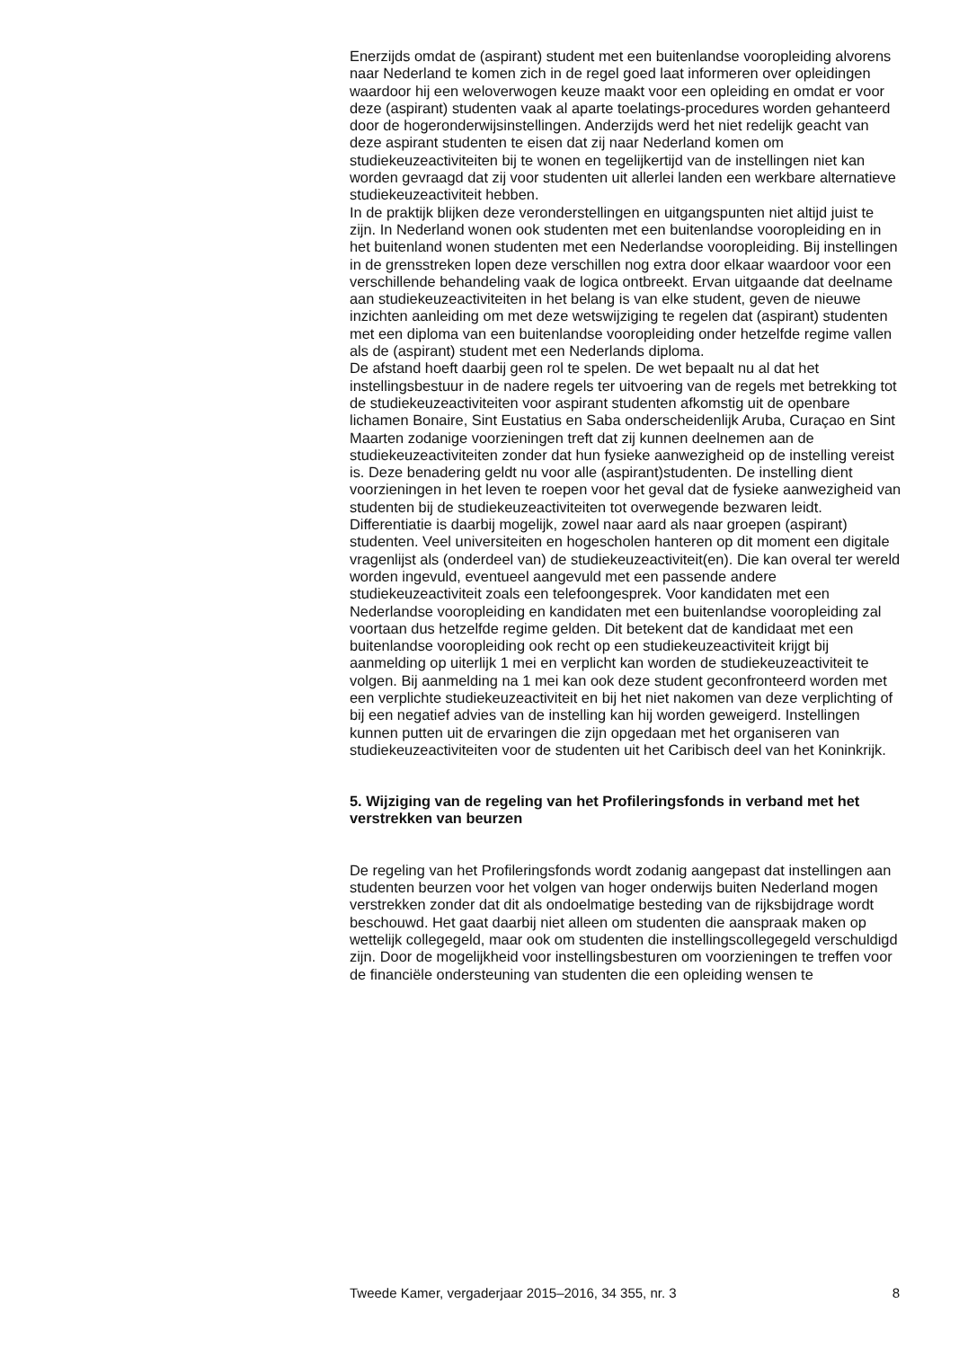Enerzijds omdat de (aspirant) student met een buitenlandse vooropleiding alvorens naar Nederland te komen zich in de regel goed laat informeren over opleidingen waardoor hij een weloverwogen keuze maakt voor een opleiding en omdat er voor deze (aspirant) studenten vaak al aparte toelatings-procedures worden gehanteerd door de hogeronderwijsinstellingen. Anderzijds werd het niet redelijk geacht van deze aspirant studenten te eisen dat zij naar Nederland komen om studiekeuzeactiviteiten bij te wonen en tegelijkertijd van de instellingen niet kan worden gevraagd dat zij voor studenten uit allerlei landen een werkbare alternatieve studiekeuzeactiviteit hebben.
In de praktijk blijken deze veronderstellingen en uitgangspunten niet altijd juist te zijn. In Nederland wonen ook studenten met een buitenlandse vooropleiding en in het buitenland wonen studenten met een Nederlandse vooropleiding. Bij instellingen in de grensstreken lopen deze verschillen nog extra door elkaar waardoor voor een verschillende behandeling vaak de logica ontbreekt. Ervan uitgaande dat deelname aan studiekeuzeactiviteiten in het belang is van elke student, geven de nieuwe inzichten aanleiding om met deze wetswijziging te regelen dat (aspirant) studenten met een diploma van een buitenlandse vooropleiding onder hetzelfde regime vallen als de (aspirant) student met een Nederlands diploma.
De afstand hoeft daarbij geen rol te spelen. De wet bepaalt nu al dat het instellingsbestuur in de nadere regels ter uitvoering van de regels met betrekking tot de studiekeuzeactiviteiten voor aspirant studenten afkomstig uit de openbare lichamen Bonaire, Sint Eustatius en Saba onderscheidenlijk Aruba, Curaçao en Sint Maarten zodanige voorzieningen treft dat zij kunnen deelnemen aan de studiekeuzeactiviteiten zonder dat hun fysieke aanwezigheid op de instelling vereist is. Deze benadering geldt nu voor alle (aspirant)studenten. De instelling dient voorzieningen in het leven te roepen voor het geval dat de fysieke aanwezigheid van studenten bij de studiekeuzeactiviteiten tot overwegende bezwaren leidt.
Differentiatie is daarbij mogelijk, zowel naar aard als naar groepen (aspirant) studenten. Veel universiteiten en hogescholen hanteren op dit moment een digitale vragenlijst als (onderdeel van) de studiekeuzeactiviteit(en). Die kan overal ter wereld worden ingevuld, eventueel aangevuld met een passende andere studiekeuzeactiviteit zoals een telefoongesprek. Voor kandidaten met een Nederlandse vooropleiding en kandidaten met een buitenlandse vooropleiding zal voortaan dus hetzelfde regime gelden. Dit betekent dat de kandidaat met een buitenlandse vooropleiding ook recht op een studiekeuzeactiviteit krijgt bij aanmelding op uiterlijk 1 mei en verplicht kan worden de studiekeuzeactiviteit te volgen. Bij aanmelding na 1 mei kan ook deze student geconfronteerd worden met een verplichte studiekeuzeactiviteit en bij het niet nakomen van deze verplichting of bij een negatief advies van de instelling kan hij worden geweigerd. Instellingen kunnen putten uit de ervaringen die zijn opgedaan met het organiseren van studiekeuzeactiviteiten voor de studenten uit het Caribisch deel van het Koninkrijk.
5. Wijziging van de regeling van het Profileringsfonds in verband met het verstrekken van beurzen
De regeling van het Profileringsfonds wordt zodanig aangepast dat instellingen aan studenten beurzen voor het volgen van hoger onderwijs buiten Nederland mogen verstrekken zonder dat dit als ondoelmatige besteding van de rijksbijdrage wordt beschouwd. Het gaat daarbij niet alleen om studenten die aanspraak maken op wettelijk collegegeld, maar ook om studenten die instellingscollegegeld verschuldigd zijn. Door de mogelijkheid voor instellingsbesturen om voorzieningen te treffen voor de financiële ondersteuning van studenten die een opleiding wensen te
Tweede Kamer, vergaderjaar 2015–2016, 34 355, nr. 3 8